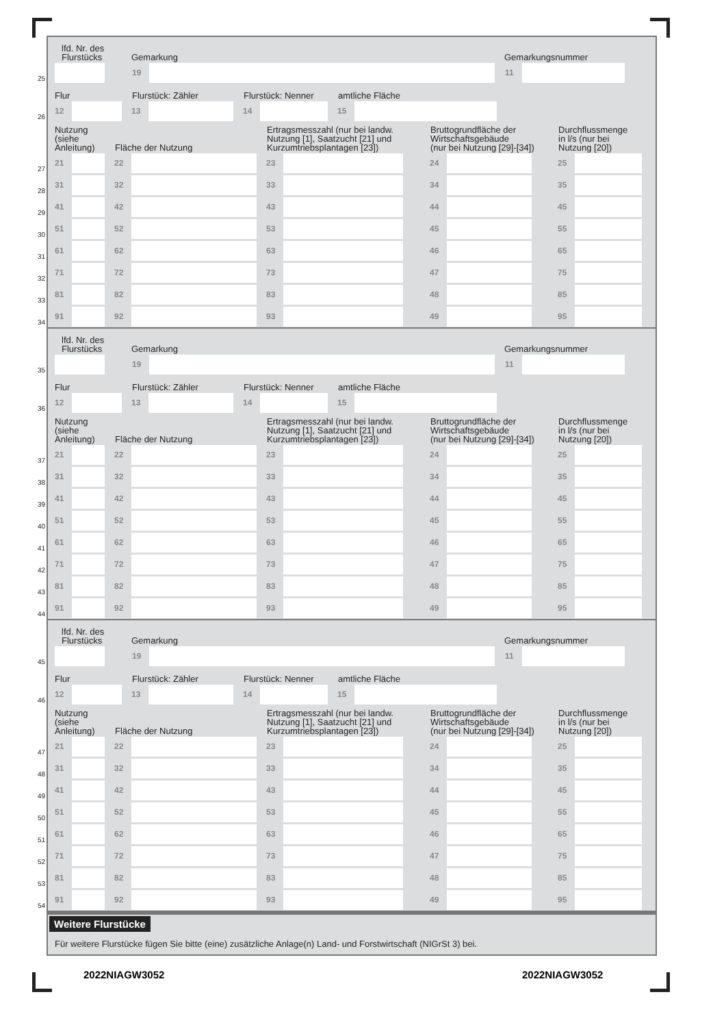lfd. Nr. des
Flurstücks Gemarkung Gemarkungsnummer
25
19 11
Flur Flurstück: Zähler Flurstück: Nenner amtliche Fläche
26
12 13 14 15
Nutzung
(siehe
Anleitung) Fläche der Nutzung Ertragsmesszahl (nur bei landw.
Nutzung [1], Saatzucht [21] und
Kurzumtriebsplantagen [23]) Bruttogrundfläche der
Wirtschaftsgebäude
(nur bei Nutzung [29]-[34]) Durchflussmenge
in l/s (nur bei
Nutzung [20])
27
21 22 23 24 25
28
31 32 33 34 35
29
41 42 43 44 45
30
51 52 53 45 55
31
61 62 63 46 65
32
71 72 73 47 75
33
81 82 83 48 85
34
91 92 93 49 95
lfd. Nr. des
Flurstücks Gemarkung Gemarkungsnummer
35
19 11
Flur Flurstück: Zähler Flurstück: Nenner amtliche Fläche
36
12 13 14 15
Nutzung
(siehe
Anleitung) Fläche der Nutzung Ertragsmesszahl (nur bei landw.
Nutzung [1], Saatzucht [21] und
Kurzumtriebsplantagen [23]) Bruttogrundfläche der
Wirtschaftsgebäude
(nur bei Nutzung [29]-[34]) Durchflussmenge
in l/s (nur bei
Nutzung [20])
37
21 22 23 24 25
38
31 32 33 34 35
39
41 42 43 44 45
40
51 52 53 45 55
41
61 62 63 46 65
42
71 72 73 47 75
43
81 82 83 48 85
44
91 92 93 49 95
lfd. Nr. des
Flurstücks Gemarkung Gemarkungsnummer
45
19 11
Flur Flurstück: Zähler Flurstück: Nenner amtliche Fläche
46
12 13 14 15
Nutzung
(siehe
Anleitung) Fläche der Nutzung Ertragsmesszahl (nur bei landw.
Nutzung [1], Saatzucht [21] und
Kurzumtriebsplantagen [23]) Bruttogrundfläche der
Wirtschaftsgebäude
(nur bei Nutzung [29]-[34]) Durchflussmenge
in l/s (nur bei
Nutzung [20])
47
21 22 23 24 25
48
31 32 33 34 35
49
41 42 43 44 45
50
51 52 53 45 55
51
61 62 63 46 65
52
71 72 73 47 75
53
81 82 83 48 85
54
91 92 93 49 95
Weitere Flurstücke
Für weitere Flurstücke fügen Sie bitte (eine) zusätzliche Anlage(n) Land- und Forstwirtschaft (NIGrSt 3) bei.
2022NIAGW3052 2022NIAGW3052